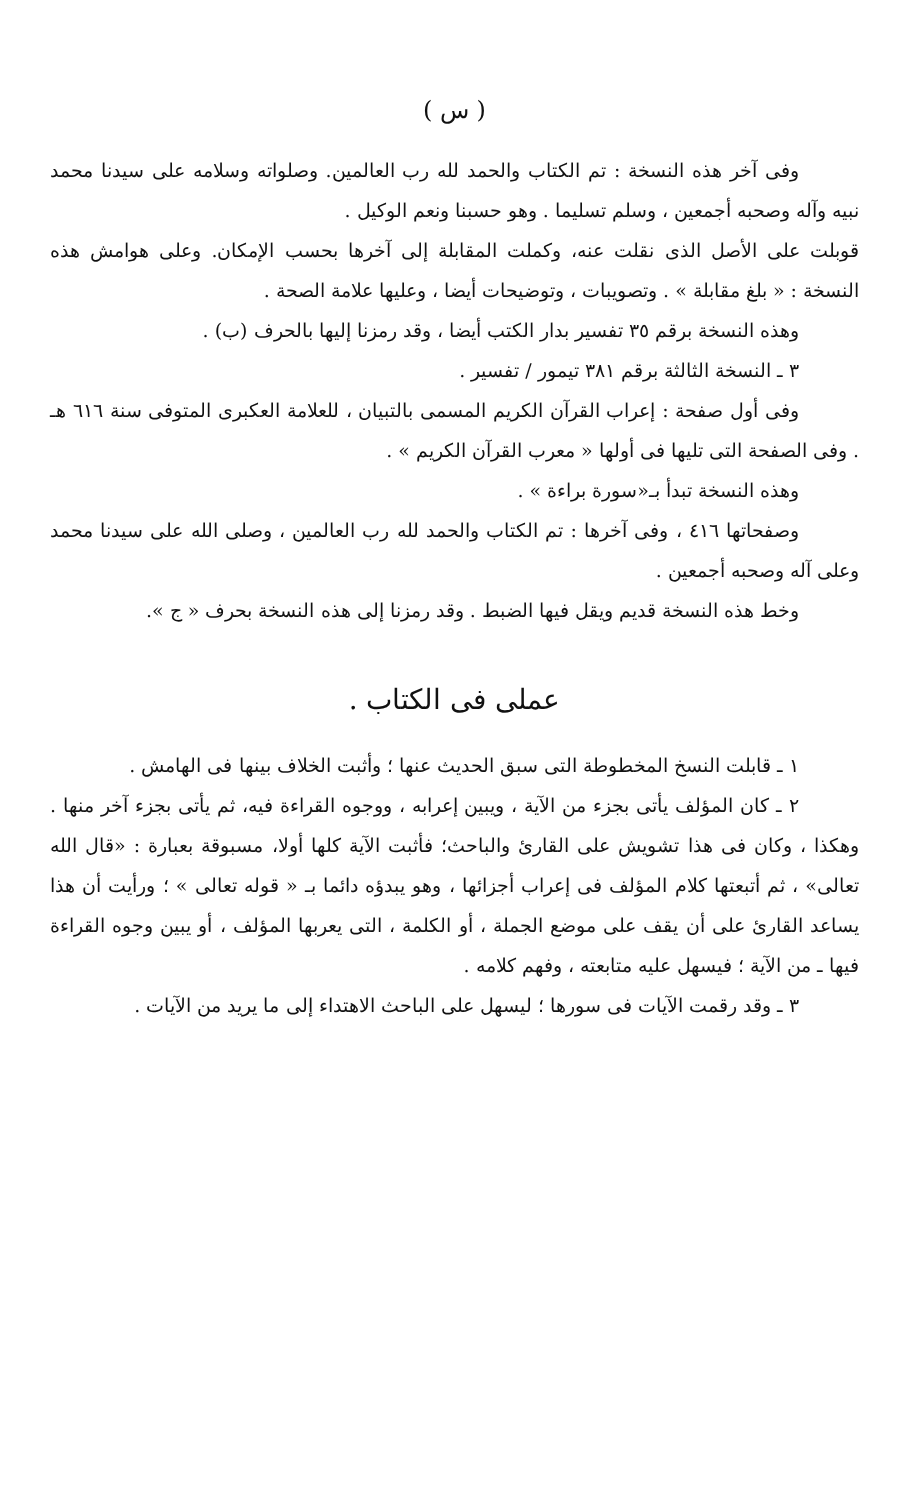( س )
وفى آخر هذه النسخة : تم الكتاب والحمد لله رب العالمين. وصلواته وسلامه على سيدنا محمد نبيه وآله وصحبه أجمعين ، وسلم تسليما . وهو حسبنا ونعم الوكيل .
قوبلت على الأصل الذى نقلت عنه، وكملت المقابلة إلى آخرها بحسب الإمكان. وعلى هوامش هذه النسخة : « بلغ مقابلة » . وتصويبات ، وتوضيحات أيضا ، وعليها علامة الصحة .
وهذه النسخة برقم ٣٥ تفسير بدار الكتب أيضا ، وقد رمزنا إليها بالحرف (ب) .
٣ ـ النسخة الثالثة برقم ٣٨١ تيمور / تفسير .
وفى أول صفحة : إعراب القرآن الكريم المسمى بالتبيان ، للعلامة العكبرى المتوفى سنة ٦١٦ هـ . وفى الصفحة التى تليها فى أولها « معرب القرآن الكريم » .
وهذه النسخة تبدأ بـ«سورة براءة » .
وصفحاتها ٤١٦ ، وفى آخرها : تم الكتاب والحمد لله رب العالمين ، وصلى الله على سيدنا محمد وعلى آله وصحبه أجمعين .
وخط هذه النسخة قديم ويقل فيها الضبط . وقد رمزنا إلى هذه النسخة بحرف « ج ».
عملى فى الكتاب .
١ ـ قابلت النسخ المخطوطة التى سبق الحديث عنها ؛ وأثبت الخلاف بينها فى الهامش .
٢ ـ كان المؤلف يأتى بجزء من الآية ، ويبين إعرابه ، ووجوه القراءة فيه، ثم يأتى بجزء آخر منها . وهكذا ، وكان فى هذا تشويش على القارئ والباحث؛ فأثبت الآية كلها أولا، مسبوقة بعبارة : «قال الله تعالى» ، ثم أتبعتها كلام المؤلف فى إعراب أجزائها ، وهو يبدؤه دائما بـ « قوله تعالى » ؛ ورأيت أن هذا يساعد القارئ على أن يقف على موضع الجملة ، أو الكلمة ، التى يعربها المؤلف ، أو يبين وجوه القراءة فيها ـ من الآية ؛ فيسهل عليه متابعته ، وفهم كلامه .
٣ ـ وقد رقمت الآيات فى سورها ؛ ليسهل على الباحث الاهتداء إلى ما يريد من الآيات .